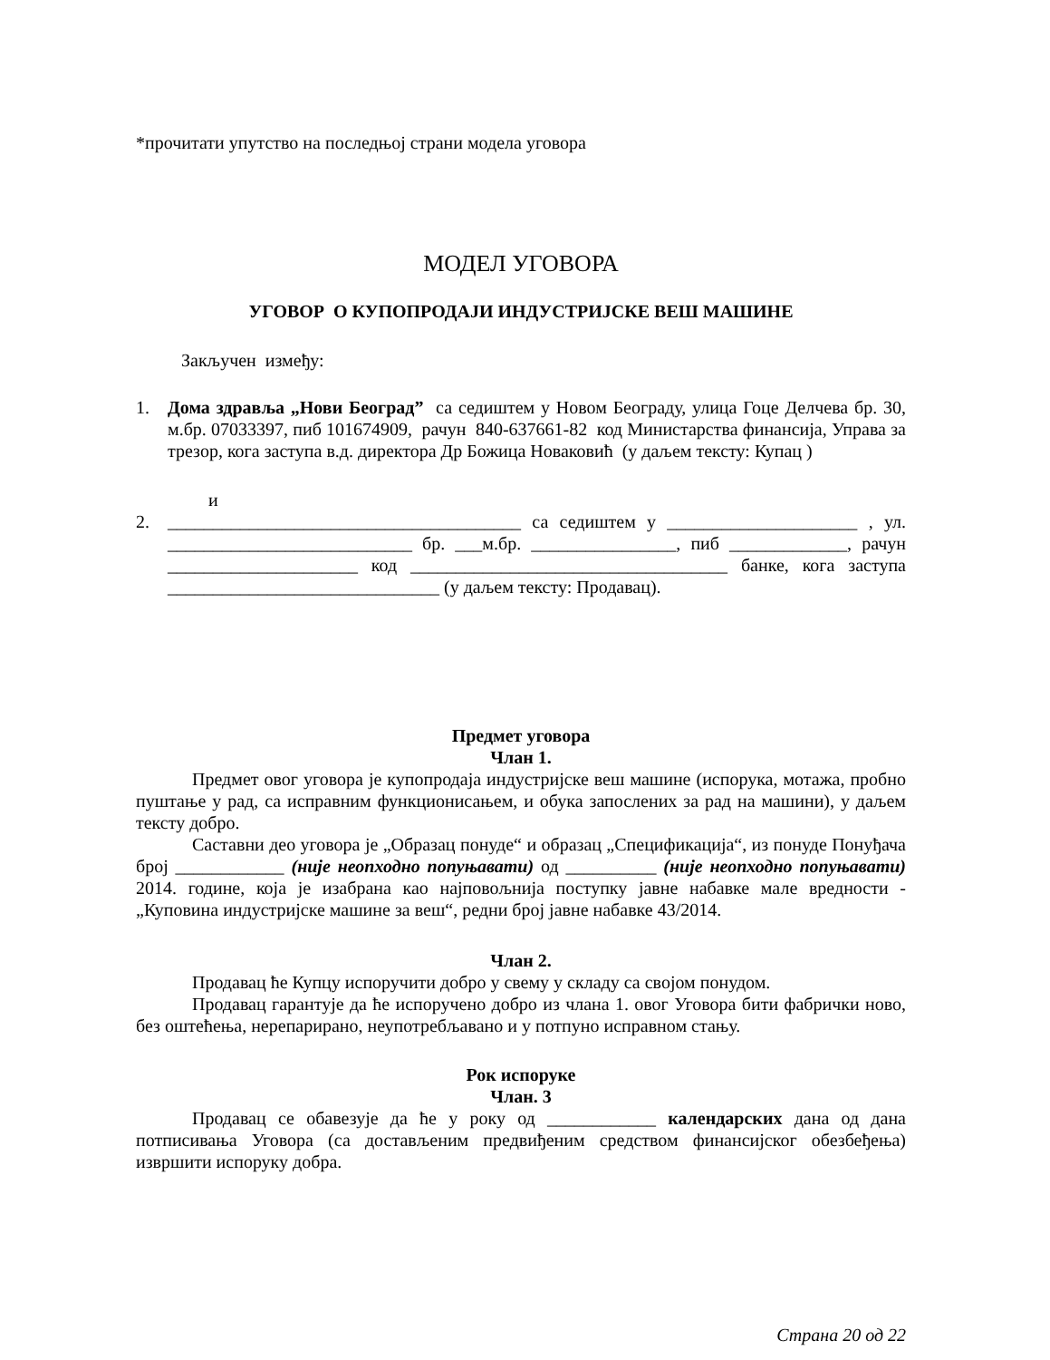*прочитати упутство на последњој страни модела уговора
МОДЕЛ УГОВОРА
УГОВОР О КУПОПРОДАЈИ ИНДУСТРИЈСКЕ ВЕШ МАШИНЕ
Закључен између:
1. Дома здравља „Нови Београд” са седиштем у Новом Београду, улица Гоце Делчева бр. 30, м.бр. 07033397, пиб 101674909, рачун 840-637661-82 код Министарства финансија, Управа за трезор, кога заступа в.д. директора Др Божица Новаковић (у даљем тексту: Купац )
и
2. _______________________________________ са седиштем у _____________________ , ул. ___________________________ бр. ___м.бр. ________________, пиб _____________, рачун _____________________ код ___________________________________ банке, кога заступа ______________________________ (у даљем тексту: Продавац).
Предмет уговора
Члан 1.
Предмет овог уговора је купопродаја индустријске веш машине (испорука, мотажа, пробно пуштање у рад, са исправним функционисањем, и обука запослених за рад на машини), у даљем тексту добро.
Саставни део уговора је „Образац понуде“ и образац „Спецификација“, из понуде Понуђача број ____________ (није неопходно попуњавати) од __________ (није неопходно попуњавати) 2014. године, која је изабрана као најповољнија поступку јавне набавке мале вредности - „Куповина индустријске машине за веш“, редни број јавне набавке 43/2014.
Члан 2.
Продавац ће Купцу испоручити добро у свему у складу са својом понудом.
Продавац гарантује да ће испоручено добро из члана 1. овог Уговора бити фабрички ново, без оштећења, нерепарирано, неупотребљавано и у потпуно исправном стању.
Рок испоруке
Члан. 3
Продавац се обавезује да ће у року од ____________ календарских дана од дана потписивања Уговора (са достављеним предвиђеним средством финансијског обезбеђења) извршити испоруку добра.
Страна 20 од 22